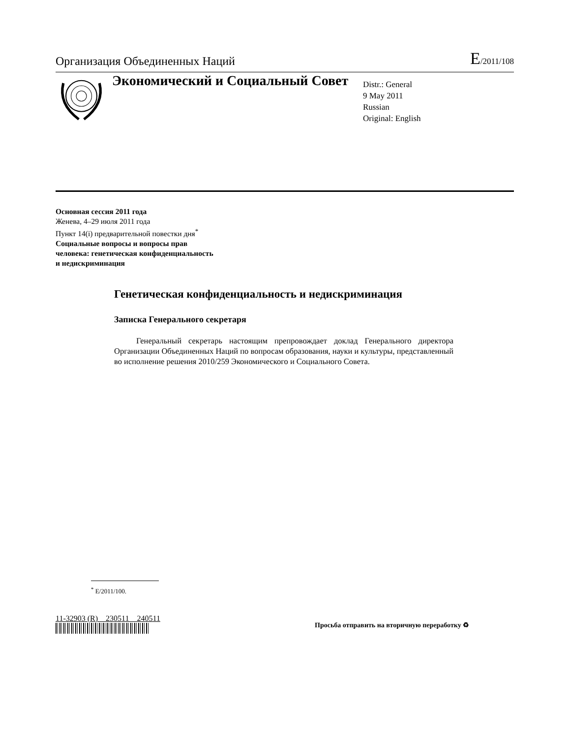Организация Объединенных Наций
E/2011/108
Экономический и Социальный Совет
Distr.: General
9 May 2011
Russian
Original: English
Основная сессия 2011 года
Женева, 4–29 июля 2011 года
Пункт 14(i) предварительной повестки дня<sup>*</sup>
Социальные вопросы и вопросы прав
человека: генетическая конфиденциальность
и недискриминация
Генетическая конфиденциальность и недискриминация
Записка Генерального секретаря
Генеральный секретарь настоящим препровождает доклад Генерального директора Организации Объединенных Наций по вопросам образования, науки и культуры, представленный во исполнение решения 2010/259 Экономического и Социального Совета.
<sup>*</sup> E/2011/100.
11-32903 (R) 230511 240511
Просьба отправить на вторичную переработку ♻